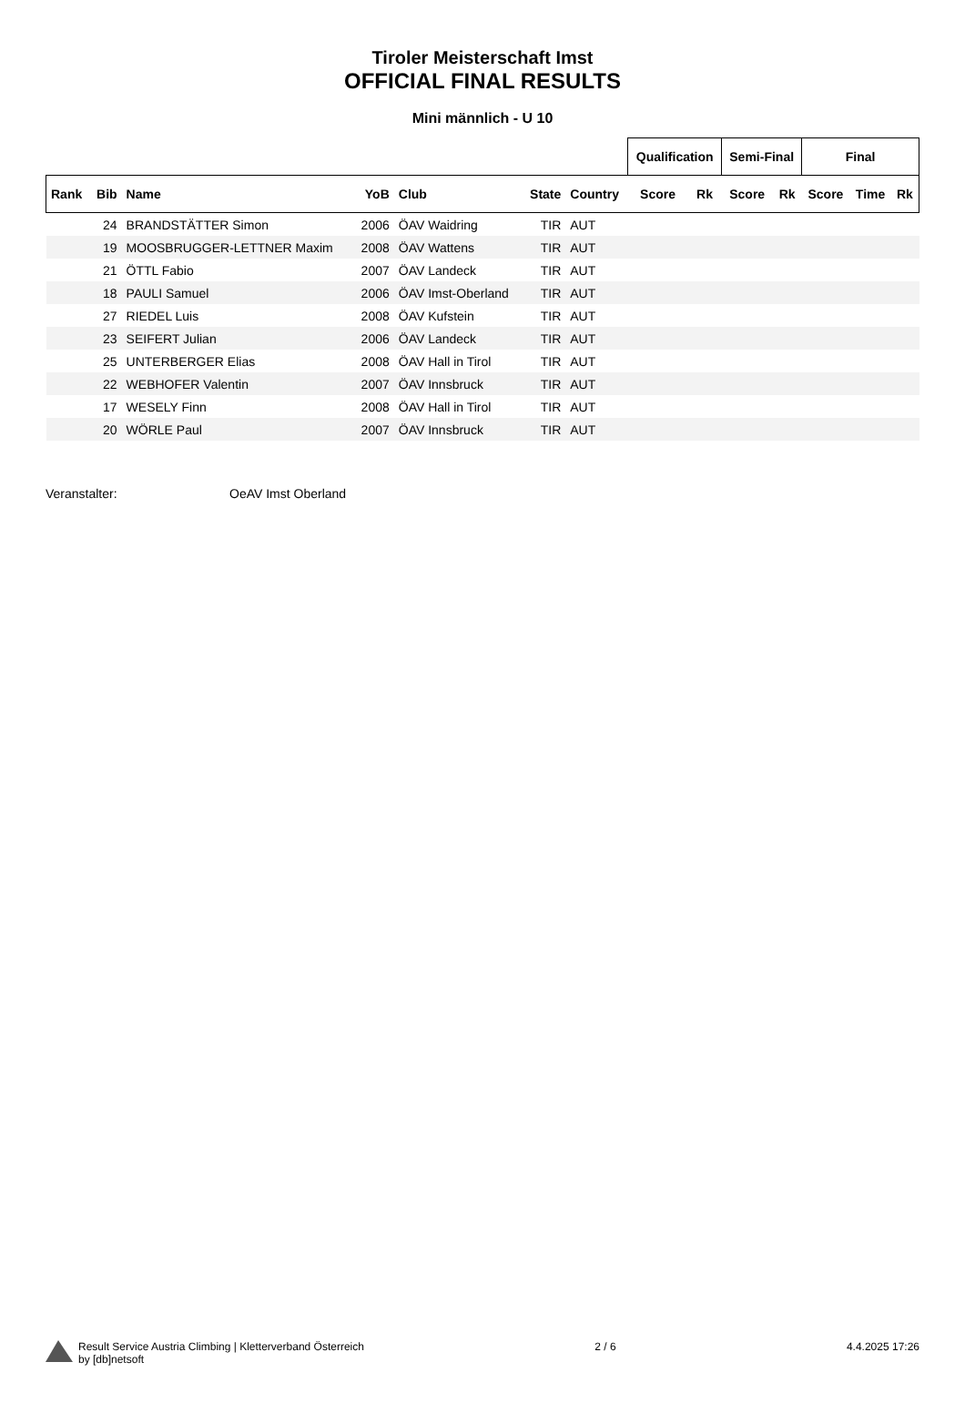Tiroler Meisterschaft Imst
OFFICIAL FINAL RESULTS
Mini männlich - U 10
| | | | | | | | Qualification | | Semi-Final | | Final | | |
| --- | --- | --- | --- | --- | --- | --- | --- | --- | --- | --- | --- | --- | --- |
| Rank | Bib | Name | YoB | Club | State | Country | Score | Rk | Score | Rk | Score | Time | Rk |
| | 24 | BRANDSTÄTTER Simon | 2006 | ÖAV Waidring | TIR | AUT | | | | | | | |
| | 19 | MOOSBRUGGER-LETTNER Maxim | 2008 | ÖAV Wattens | TIR | AUT | | | | | | | |
| | 21 | ÖTTL Fabio | 2007 | ÖAV Landeck | TIR | AUT | | | | | | | |
| | 18 | PAULI Samuel | 2006 | ÖAV Imst-Oberland | TIR | AUT | | | | | | | |
| | 27 | RIEDEL Luis | 2008 | ÖAV Kufstein | TIR | AUT | | | | | | | |
| | 23 | SEIFERT Julian | 2006 | ÖAV Landeck | TIR | AUT | | | | | | | |
| | 25 | UNTERBERGER Elias | 2008 | ÖAV Hall in Tirol | TIR | AUT | | | | | | | |
| | 22 | WEBHOFER Valentin | 2007 | ÖAV Innsbruck | TIR | AUT | | | | | | | |
| | 17 | WESELY Finn | 2008 | ÖAV Hall in Tirol | TIR | AUT | | | | | | | |
| | 20 | WÖRLE Paul | 2007 | ÖAV Innsbruck | TIR | AUT | | | | | | | |
Veranstalter: OeAV Imst Oberland
Result Service Austria Climbing | Kletterverband Österreich
by [db]netsoft
2 / 6 4.4.2025 17:26